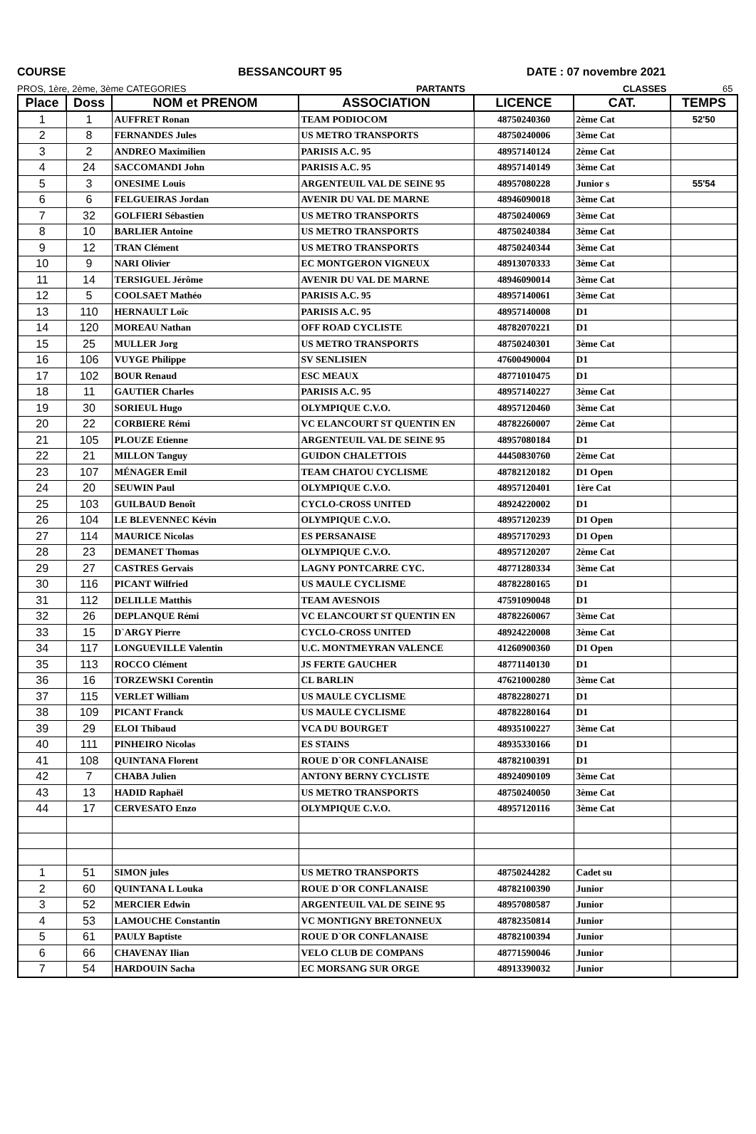COURSE BESSANCOURT 95 DATE : 07 novembre 2021
PROS, 1ère, 2ème, 3ème CATEGORIES PARTANTS CLASSES 65
| Place | Doss | NOM et PRENOM | ASSOCIATION | LICENCE | CAT. | TEMPS |
| --- | --- | --- | --- | --- | --- | --- |
| 1 | 1 | AUFFRET Ronan | TEAM PODIOCOM | 48750240360 | 2ème Cat | 52'50 |
| 2 | 8 | FERNANDES Jules | US METRO TRANSPORTS | 48750240006 | 3ème Cat | |
| 3 | 2 | ANDREO Maximilien | PARISIS A.C. 95 | 48957140124 | 2ème Cat | |
| 4 | 24 | SACCOMANDI John | PARISIS A.C. 95 | 48957140149 | 3ème Cat | |
| 5 | 3 | ONESIME Louis | ARGENTEUIL VAL DE SEINE 95 | 48957080228 | Junior s | 55'54 |
| 6 | 6 | FELGUEIRAS Jordan | AVENIR DU VAL DE MARNE | 48946090018 | 3ème Cat | |
| 7 | 32 | GOLFIERI Sébastien | US METRO TRANSPORTS | 48750240069 | 3ème Cat | |
| 8 | 10 | BARLIER Antoine | US METRO TRANSPORTS | 48750240384 | 3ème Cat | |
| 9 | 12 | TRAN Clément | US METRO TRANSPORTS | 48750240344 | 3ème Cat | |
| 10 | 9 | NARI Olivier | EC MONTGERON VIGNEUX | 48913070333 | 3ème Cat | |
| 11 | 14 | TERSIGUEL Jérôme | AVENIR DU VAL DE MARNE | 48946090014 | 3ème Cat | |
| 12 | 5 | COOLSAET Mathéo | PARISIS A.C. 95 | 48957140061 | 3ème Cat | |
| 13 | 110 | HERNAULT Loïc | PARISIS A.C. 95 | 48957140008 | D1 | |
| 14 | 120 | MOREAU Nathan | OFF ROAD CYCLISTE | 48782070221 | D1 | |
| 15 | 25 | MULLER Jorg | US METRO TRANSPORTS | 48750240301 | 3ème Cat | |
| 16 | 106 | VUYGE Philippe | SV SENLISIEN | 47600490004 | D1 | |
| 17 | 102 | BOUR Renaud | ESC MEAUX | 48771010475 | D1 | |
| 18 | 11 | GAUTIER Charles | PARISIS A.C. 95 | 48957140227 | 3ème Cat | |
| 19 | 30 | SORIEUL Hugo | OLYMPIQUE C.V.O. | 48957120460 | 3ème Cat | |
| 20 | 22 | CORBIERE Rémi | VC ELANCOURT ST QUENTIN EN | 48782260007 | 2ème Cat | |
| 21 | 105 | PLOUZE Etienne | ARGENTEUIL VAL DE SEINE 95 | 48957080184 | D1 | |
| 22 | 21 | MILLON Tanguy | GUIDON CHALETTOIS | 44450830760 | 2ème Cat | |
| 23 | 107 | MÉNAGER Emil | TEAM CHATOU CYCLISME | 48782120182 | D1 Open | |
| 24 | 20 | SEUWIN Paul | OLYMPIQUE C.V.O. | 48957120401 | 1ère Cat | |
| 25 | 103 | GUILBAUD Benoît | CYCLO-CROSS UNITED | 48924220002 | D1 | |
| 26 | 104 | LE BLEVENNEC Kévin | OLYMPIQUE C.V.O. | 48957120239 | D1 Open | |
| 27 | 114 | MAURICE Nicolas | ES PERSANAISE | 48957170293 | D1 Open | |
| 28 | 23 | DEMANET Thomas | OLYMPIQUE C.V.O. | 48957120207 | 2ème Cat | |
| 29 | 27 | CASTRES Gervais | LAGNY PONTCARRE CYC. | 48771280334 | 3ème Cat | |
| 30 | 116 | PICANT Wilfried | US MAULE CYCLISME | 48782280165 | D1 | |
| 31 | 112 | DELILLE Matthis | TEAM AVESNOIS | 47591090048 | D1 | |
| 32 | 26 | DEPLANQUE Rémi | VC ELANCOURT ST QUENTIN EN | 48782260067 | 3ème Cat | |
| 33 | 15 | D`ARGY Pierre | CYCLO-CROSS UNITED | 48924220008 | 3ème Cat | |
| 34 | 117 | LONGUEVILLE Valentin | U.C. MONTMEYRAN VALENCE | 41260900360 | D1 Open | |
| 35 | 113 | ROCCO Clément | JS FERTE GAUCHER | 48771140130 | D1 | |
| 36 | 16 | TORZEWSKI Corentin | CL BARLIN | 47621000280 | 3ème Cat | |
| 37 | 115 | VERLET William | US MAULE CYCLISME | 48782280271 | D1 | |
| 38 | 109 | PICANT Franck | US MAULE CYCLISME | 48782280164 | D1 | |
| 39 | 29 | ELOI Thibaud | VCA DU BOURGET | 48935100227 | 3ème Cat | |
| 40 | 111 | PINHEIRO Nicolas | ES STAINS | 48935330166 | D1 | |
| 41 | 108 | QUINTANA Florent | ROUE D`OR CONFLANAISE | 48782100391 | D1 | |
| 42 | 7 | CHABA Julien | ANTONY BERNY CYCLISTE | 48924090109 | 3ème Cat | |
| 43 | 13 | HADID Raphaël | US METRO TRANSPORTS | 48750240050 | 3ème Cat | |
| 44 | 17 | CERVESATO Enzo | OLYMPIQUE C.V.O. | 48957120116 | 3ème Cat | |
| 1 | 51 | SIMON jules | US METRO TRANSPORTS | 48750244282 | Cadet su | |
| 2 | 60 | QUINTANA L Louka | ROUE D`OR CONFLANAISE | 48782100390 | Junior | |
| 3 | 52 | MERCIER Edwin | ARGENTEUIL VAL DE SEINE 95 | 48957080587 | Junior | |
| 4 | 53 | LAMOUCHE Constantin | VC MONTIGNY BRETONNEUX | 48782350814 | Junior | |
| 5 | 61 | PAULY Baptiste | ROUE D`OR CONFLANAISE | 48782100394 | Junior | |
| 6 | 66 | CHAVENAY Ilian | VELO CLUB DE COMPANS | 48771590046 | Junior | |
| 7 | 54 | HARDOUIN Sacha | EC MORSANG SUR ORGE | 48913390032 | Junior | |